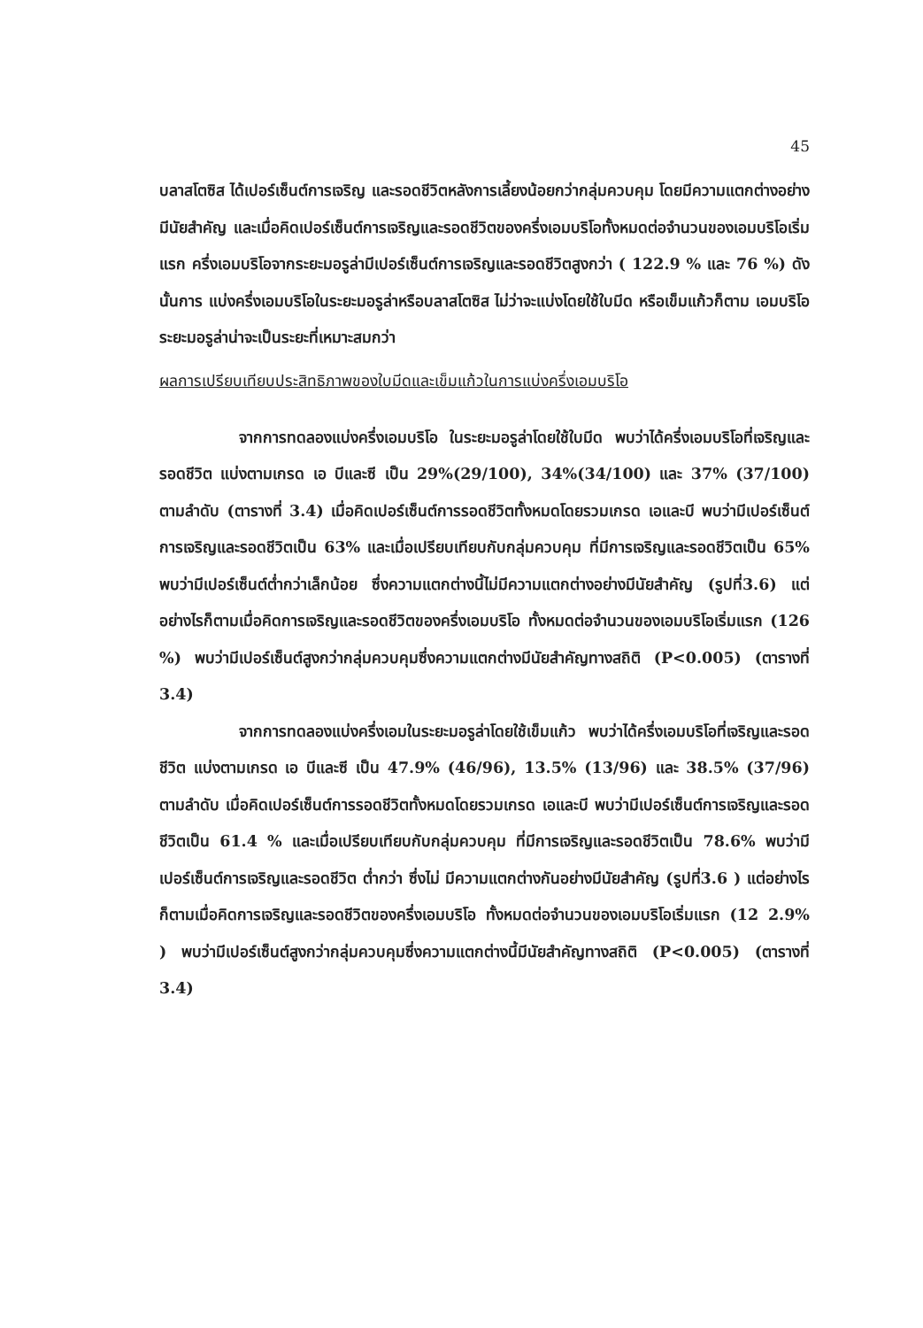45
บลาสโตซิส ได้เปอร์เซ็นต์การเจริญ และรอดชีวิตหลังการเลี้ยงน้อยกว่ากลุ่มควบคุม โดยมีความแตกต่างอย่างมีนัยสำคัญ และเมื่อคิดเปอร์เซ็นต์การเจริญและรอดชีวิตของครึ่งเอมบริโอทั้งหมดต่อจำนวนของเอมบริโอเริ่มแรก ครึ่งเอมบริโอจากระยะมอรูล่ามีเปอร์เซ็นต์การเจริญและรอดชีวิตสูงกว่า ( 122.9 % และ 76 %) ดังนั้นการ แบ่งครึ่งเอมบริโอในระยะมอรูล่าหรือบลาสโตซิส ไม่ว่าจะแบ่งโดยใช้ใบมีด หรือเข็มแก้วก็ตาม เอมบริโอระยะมอรูล่าน่าจะเป็นระยะที่เหมาะสมกว่า
ผลการเปรียบเทียบประสิทธิภาพของใบมีดและเข็มแก้วในการแบ่งครึ่งเอมบริโอ
จากการทดลองแบ่งครึ่งเอมบริโอ ในระยะมอรูล่าโดยใช้ใบมีด พบว่าได้ครึ่งเอมบริโอที่เจริญและรอดชีวิต แบ่งตามเกรด เอ บีและซี เป็น 29%(29/100), 34%(34/100) และ 37% (37/100) ตามลำดับ (ตารางที่ 3.4) เมื่อคิดเปอร์เซ็นต์การรอดชีวิตทั้งหมดโดยรวมเกรด เอและบี พบว่ามีเปอร์เซ็นต์การเจริญและรอดชีวิตเป็น 63% และเมื่อเปรียบเทียบกับกลุ่มควบคุม ที่มีการเจริญและรอดชีวิตเป็น 65% พบว่ามีเปอร์เซ็นต์ต่ำกว่าเล็กน้อย ซึ่งความแตกต่างนี้ไม่มีความแตกต่างอย่างมีนัยสำคัญ (รูปที่3.6) แต่อย่างไรก็ตามเมื่อคิดการเจริญและรอดชีวิตของครึ่งเอมบริโอ ทั้งหมดต่อจำนวนของเอมบริโอเริ่มแรก (126 %) พบว่ามีเปอร์เซ็นต์สูงกว่ากลุ่มควบคุมซึ่งความแตกต่างมีนัยสำคัญทางสถิติ (P<0.005) (ตารางที่ 3.4)
จากการทดลองแบ่งครึ่งเอมในระยะมอรูล่าโดยใช้เข็มแก้ว พบว่าได้ครึ่งเอมบริโอที่เจริญและรอดชีวิต แบ่งตามเกรด เอ บีและซี เป็น 47.9% (46/96), 13.5% (13/96) และ 38.5% (37/96) ตามลำดับ เมื่อคิดเปอร์เซ็นต์การรอดชีวิตทั้งหมดโดยรวมเกรด เอและบี พบว่ามีเปอร์เซ็นต์การเจริญและรอดชีวิตเป็น 61.4 % และเมื่อเปรียบเทียบกับกลุ่มควบคุม ที่มีการเจริญและรอดชีวิตเป็น 78.6% พบว่ามีเปอร์เซ็นต์การเจริญและรอดชีวิต ต่ำกว่า ซึ่งไม่ มีความแตกต่างกันอย่างมีนัยสำคัญ (รูปที่3.6 ) แต่อย่างไรก็ตามเมื่อคิดการเจริญและรอดชีวิตของครึ่งเอมบริโอ ทั้งหมดต่อจำนวนของเอมบริโอเริ่มแรก (12 2.9% ) พบว่ามีเปอร์เซ็นต์สูงกว่ากลุ่มควบคุมซึ่งความแตกต่างนี้มีนัยสำคัญทางสถิติ (P<0.005) (ตารางที่ 3.4)